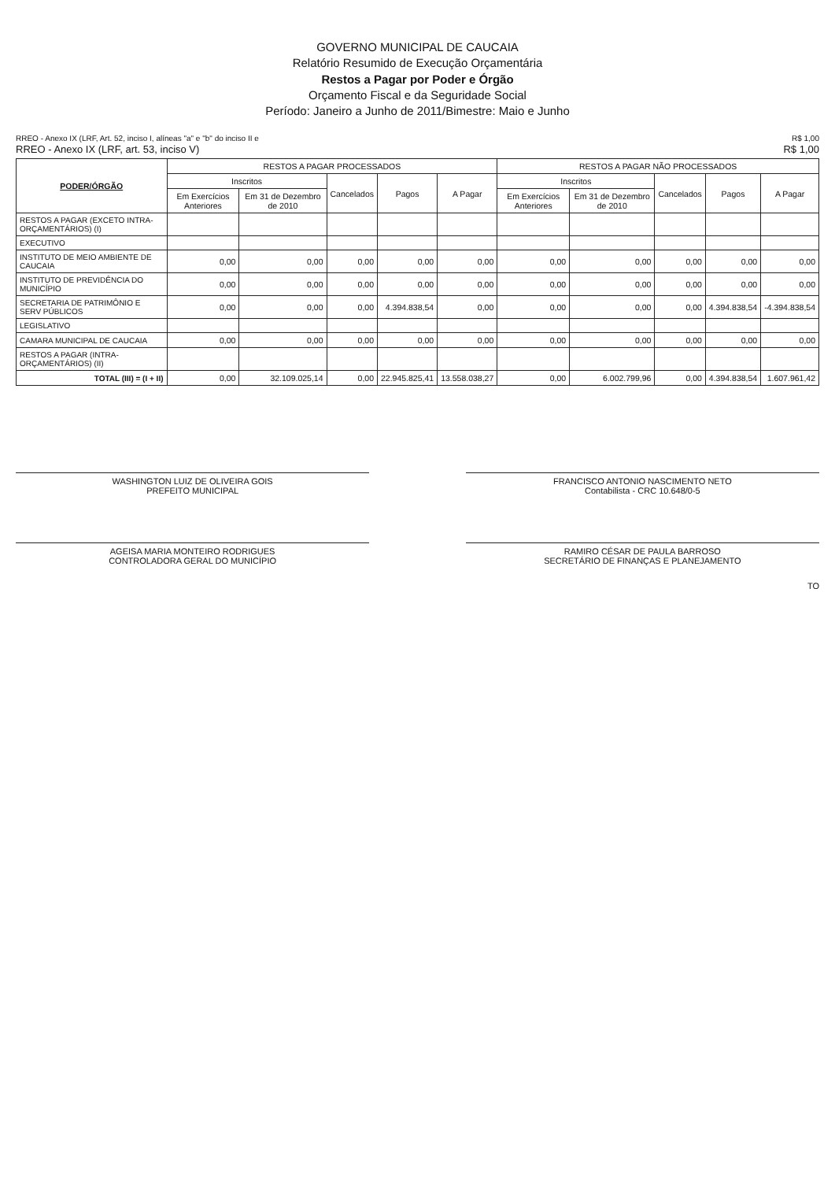GOVERNO MUNICIPAL DE CAUCAIA
Relatório Resumido de Execução Orçamentária
Restos a Pagar por Poder e Órgão
Orçamento Fiscal e da Seguridade Social
Período: Janeiro a Junho de 2011/Bimestre: Maio e Junho
RREO - Anexo IX (LRF, Art. 52, inciso I, alíneas "a" e "b" do inciso II e
RREO - Anexo IX (LRF, art. 53, inciso V)
R$ 1,00
R$ 1,00
| PODER/ÓRGÃO | RESTOS A PAGAR PROCESSADOS | | | | | RESTOS A PAGAR NÃO PROCESSADOS | | | | |
| --- | --- | --- | --- | --- | --- | --- | --- | --- | --- | --- |
| | Inscritos | | Cancelados | Pagos | A Pagar | Inscritos | | Cancelados | Pagos | A Pagar |
| | Em Exercícios Anteriores | Em 31 de Dezembro de 2010 | | | | Em Exercícios Anteriores | Em 31 de Dezembro de 2010 | | | |
| RESTOS A PAGAR (EXCETO INTRA-ORÇAMENTÁRIOS) (I) | | | | | | | | | | |
| EXECUTIVO | | | | | | | | | | |
| INSTITUTO DE MEIO AMBIENTE DE CAUCAIA | 0,00 | 0,00 | 0,00 | 0,00 | 0,00 | 0,00 | 0,00 | 0,00 | 0,00 | 0,00 |
| INSTITUTO DE PREVIDÊNCIA DO MUNICÍPIO | 0,00 | 0,00 | 0,00 | 0,00 | 0,00 | 0,00 | 0,00 | 0,00 | 0,00 | 0,00 |
| SECRETARIA DE PATRIMÔNIO E SERV PÚBLICOS | 0,00 | 0,00 | 0,00 | 4.394.838,54 | 0,00 | 0,00 | 0,00 | 0,00 | 4.394.838,54 | -4.394.838,54 |
| LEGISLATIVO | | | | | | | | | | |
| CAMARA MUNICIPAL DE CAUCAIA | 0,00 | 0,00 | 0,00 | 0,00 | 0,00 | 0,00 | 0,00 | 0,00 | 0,00 | 0,00 |
| RESTOS A PAGAR (INTRA-ORÇAMENTÁRIOS) (II) | | | | | | | | | | |
| TOTAL (III) = (I + II) | 0,00 | 32.109.025,14 | 0,00 | 22.945.825,41 | 13.558.038,27 | 0,00 | 6.002.799,96 | 0,00 | 4.394.838,54 | 1.607.961,42 |
WASHINGTON LUIZ DE OLIVEIRA GOIS
PREFEITO MUNICIPAL
FRANCISCO ANTONIO NASCIMENTO NETO
Contabilista - CRC 10.648/0-5
AGEISA MARIA MONTEIRO RODRIGUES
CONTROLADORA GERAL DO MUNICÍPIO
RAMIRO CÉSAR DE PAULA BARROSO
SECRETÁRIO DE FINANÇAS E PLANEJAMENTO
TO